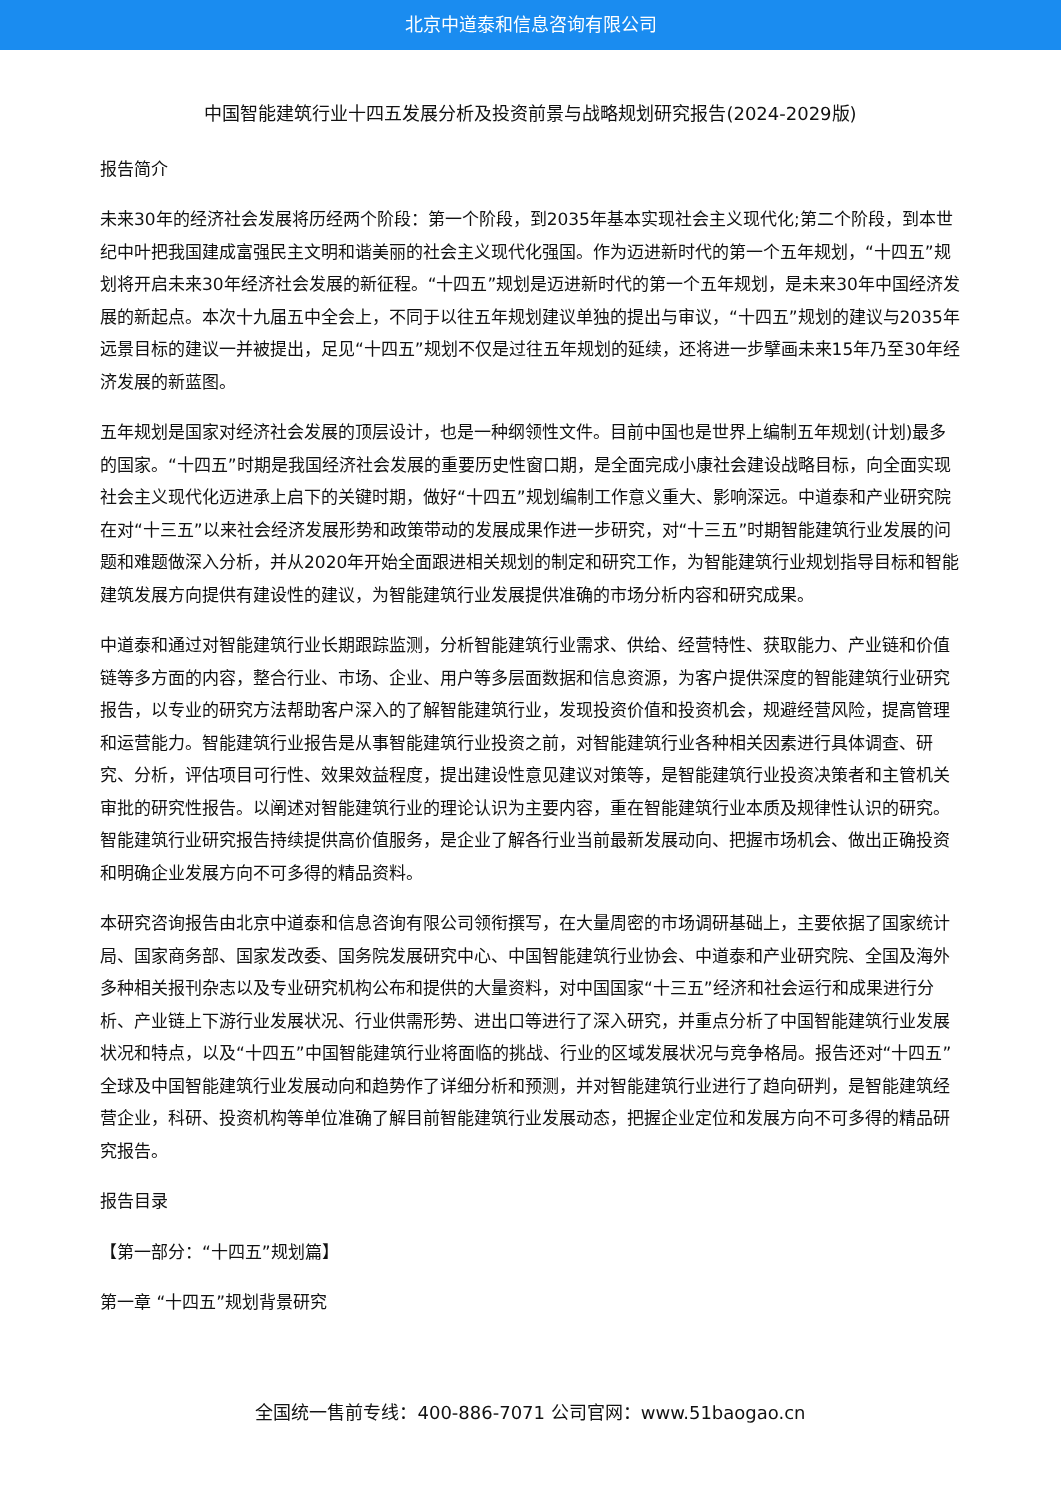北京中道泰和信息咨询有限公司
中国智能建筑行业十四五发展分析及投资前景与战略规划研究报告(2024-2029版)
报告简介
未来30年的经济社会发展将历经两个阶段：第一个阶段，到2035年基本实现社会主义现代化;第二个阶段，到本世纪中叶把我国建成富强民主文明和谐美丽的社会主义现代化强国。作为迈进新时代的第一个五年规划，“十四五”规划将开启未来30年经济社会发展的新征程。“十四五”规划是迈进新时代的第一个五年规划，是未来30年中国经济发展的新起点。本次十九届五中全会上，不同于以往五年规划建议单独的提出与审议，“十四五”规划的建议与2035年远景目标的建议一并被提出，足见“十四五”规划不仅是过往五年规划的延续，还将进一步擘画未来15年乃至30年经济发展的新蓝图。
五年规划是国家对经济社会发展的顶层设计，也是一种纲领性文件。目前中国也是世界上编制五年规划(计划)最多的国家。“十四五”时期是我国经济社会发展的重要历史性窗口期，是全面完成小康社会建设战略目标，向全面实现社会主义现代化迈进承上启下的关键时期，做好“十四五”规划编制工作意义重大、影响深远。中道泰和产业研究院在对“十三五”以来社会经济发展形势和政策带动的发展成果作进一步研究，对“十三五”时期智能建筑行业发展的问题和难题做深入分析，并从2020年开始全面跟进相关规划的制定和研究工作，为智能建筑行业规划指导目标和智能建筑发展方向提供有建设性的建议，为智能建筑行业发展提供准确的市场分析内容和研究成果。
中道泰和通过对智能建筑行业长期跟踪监测，分析智能建筑行业需求、供给、经营特性、获取能力、产业链和价值链等多方面的内容，整合行业、市场、企业、用户等多层面数据和信息资源，为客户提供深度的智能建筑行业研究报告，以专业的研究方法帮助客户深入的了解智能建筑行业，发现投资价值和投资机会，规避经营风险，提高管理和运营能力。智能建筑行业报告是从事智能建筑行业投资之前，对智能建筑行业各种相关因素进行具体调查、研究、分析，评估项目可行性、效果效益程度，提出建设性意见建议对策等，是智能建筑行业投资决策者和主管机关审批的研究性报告。以阐述对智能建筑行业的理论认识为主要内容，重在智能建筑行业本质及规律性认识的研究。智能建筑行业研究报告持续提供高价值服务，是企业了解各行业当前最新发展动向、把握市场机会、做出正确投资和明确企业发展方向不可多得的精品资料。
本研究咨询报告由北京中道泰和信息咨询有限公司领衔撰写，在大量周密的市场调研基础上，主要依据了国家统计局、国家商务部、国家发改委、国务院发展研究中心、中国智能建筑行业协会、中道泰和产业研究院、全国及海外多种相关报刊杂志以及专业研究机构公布和提供的大量资料，对中国国家“十三五”经济和社会运行和成果进行分析、产业链上下游行业发展状况、行业供需形势、进出口等进行了深入研究，并重点分析了中国智能建筑行业发展状况和特点，以及“十四五”中国智能建筑行业将面临的挑战、行业的区域发展状况与竞争格局。报告还对“十四五”全球及中国智能建筑行业发展动向和趋势作了详细分析和预测，并对智能建筑行业进行了趋向研判，是智能建筑经营企业，科研、投资机构等单位准确了解目前智能建筑行业发展动态，把握企业定位和发展方向不可多得的精品研究报告。
报告目录
【第一部分：“十四五”规划篇】
第一章 “十四五”规划背景研究
全国统一售前专线：400-886-7071 公司官网：www.51baogao.cn